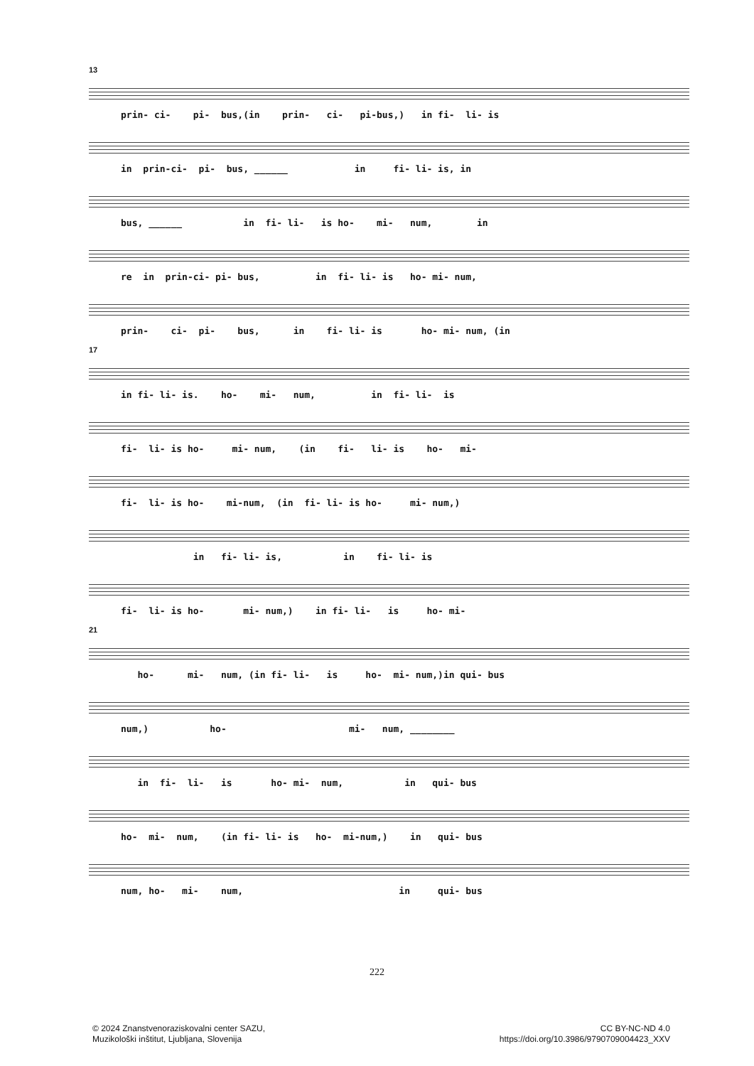13
prin- ci- pi- bus,(in prin- ci- pi-bus,) in fi- li- is
in prin-ci- pi- bus, ______ in fi- li- is, in
bus, ______ in fi- li- is ho- mi- num, in
re in prin-ci- pi- bus, in fi- li- is ho- mi- num,
prin- ci- pi- bus, in fi- li- is ho- mi- num, (in
17
in fi- li- is. ho- mi- num, in fi- li- is
fi- li- is ho- mi- num, (in fi- li- is ho- mi-
fi- li- is ho- mi-num, (in fi- li- is ho- mi- num,)
in fi- li- is, in fi- li- is
fi- li- is ho- mi- num,) in fi- li- is ho- mi-
21
ho- mi- num, (in fi- li- is ho- mi- num,)in qui- bus
num,) ho- mi- num, ________
in fi- li- is ho- mi- num, in qui- bus
ho- mi- num, (in fi- li- is ho- mi-num,) in qui- bus
num, ho- mi- num, in qui- bus
222
© 2024 Znanstvenoraziskovalni center SAZU,
Muzikološki inštitut, Ljubljana, Slovenija
CC BY-NC-ND 4.0
https://doi.org/10.3986/9790709004423_XXV